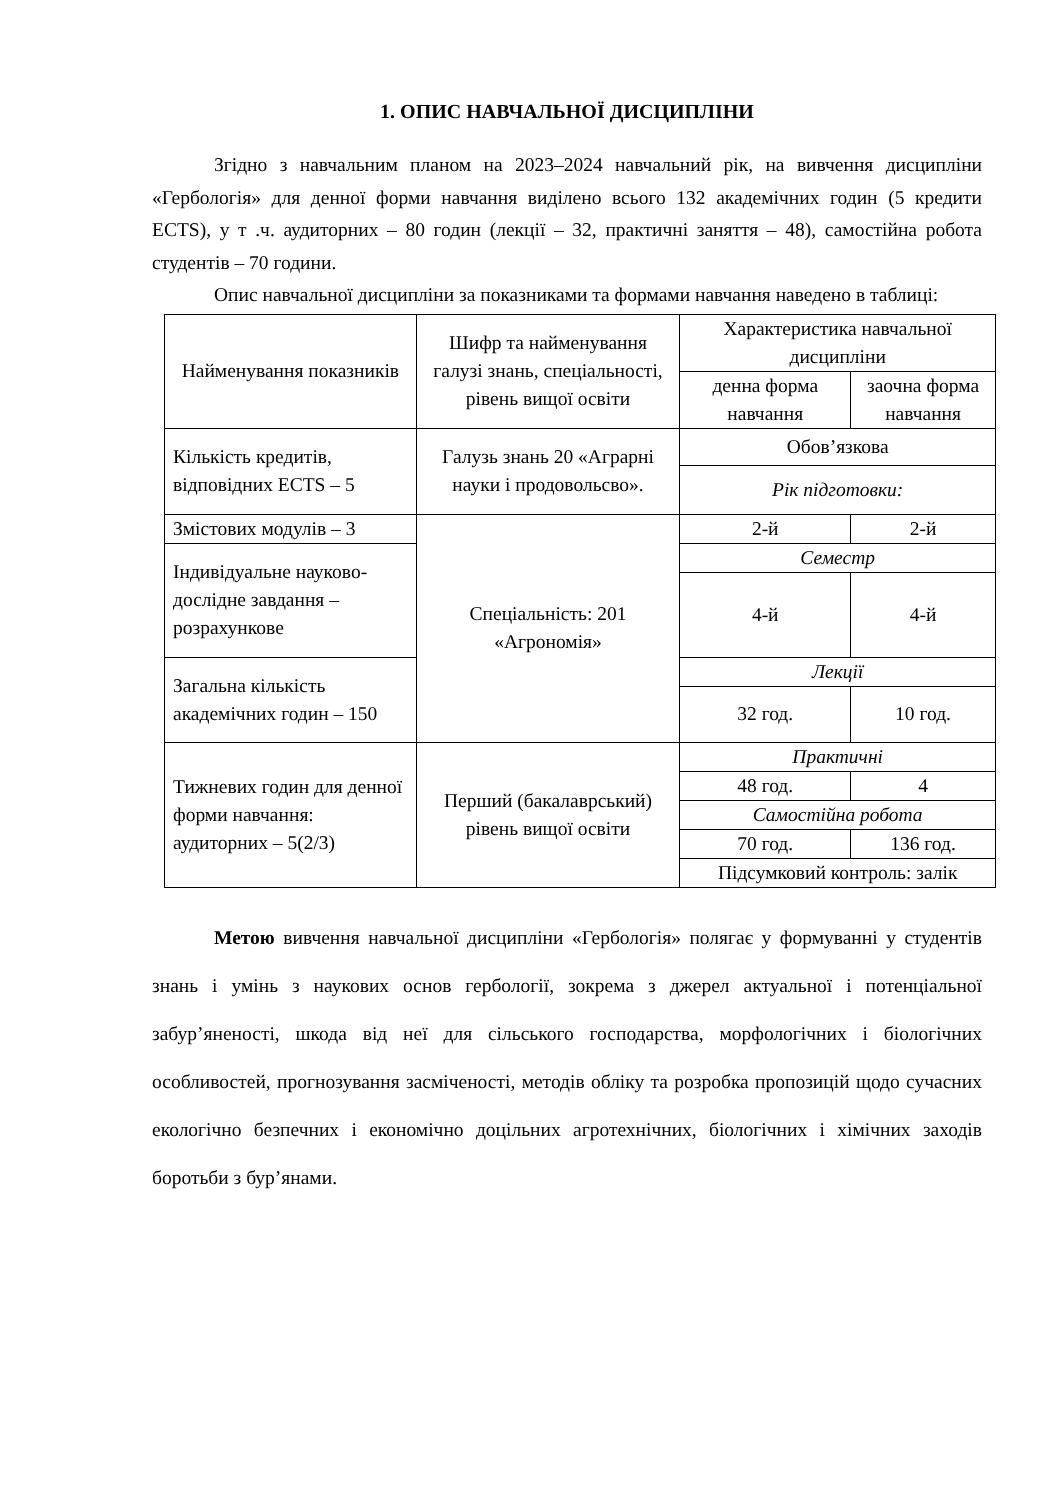1. ОПИС НАВЧАЛЬНОЇ ДИСЦИПЛІНИ
Згідно з навчальним планом на 2023–2024 навчальний рік, на вивчення дисципліни «Гербологія» для денної форми навчання виділено всього 132 академічних годин (5 кредити ECTS), у т .ч. аудиторних – 80 годин (лекції – 32, практичні заняття – 48), самостійна робота студентів – 70 години.
Опис навчальної дисципліни за показниками та формами навчання наведено в таблиці:
| Найменування показників | Шифр та найменування галузі знань, спеціальності, рівень вищої освіти | Характеристика навчальної дисципліни | |
| | | денна форма навчання | заочна форма навчання |
| Кількість кредитів, відповідних ECTS – 5 | Галузь знань 20 «Аграрні науки і продовольсво». | Обов’язкова | |
| | | Рік підготовки: | |
| Змістових модулів – 3 | Спеціальність: 201 «Агрономія» | 2-й | 2-й |
| Індивідуальне науково-дослідне завдання – розрахункове | | Семестр | |
| | | 4-й | 4-й |
| Загальна кількість академічних годин – 150 | | Лекції | |
| | | 32 год. | 10 год. |
| Тижневих годин для денної форми навчання: аудиторних – 5(2/3) | Перший (бакалаврський) рівень вищої освіти | Практичні | |
| | | 48 год. | 4 |
| | | Самостійна робота | |
| | | 70 год. | 136 год. |
| | | Підсумковий контроль: залік | |
Метою вивчення навчальної дисципліни «Гербологія» полягає у формуванні у студентів знань і умінь з наукових основ гербології, зокрема з джерел актуальної і потенціальної забур’яненості, шкода від неї для сільського господарства, морфологічних і біологічних особливостей, прогнозування засміченості, методів обліку та розробка пропозицій щодо сучасних екологічно безпечних і економічно доцільних агротехнічних, біологічних і хімічних заходів боротьби з бур’янами.